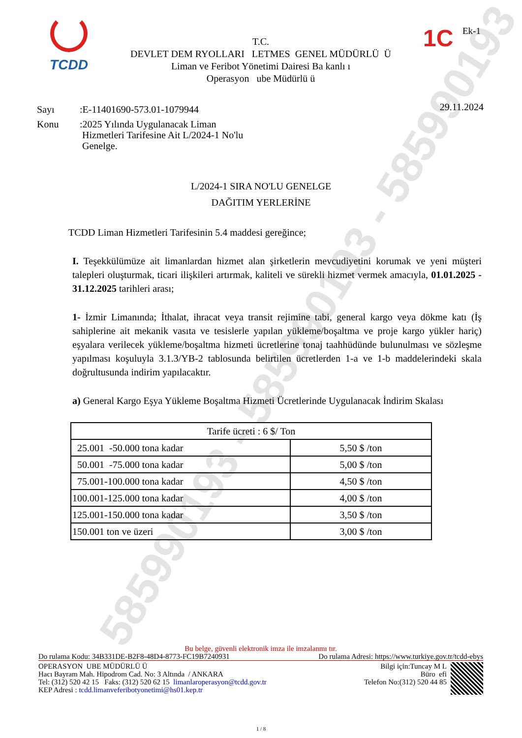585990193 - 585990193 - 585990193
TCDD
T.C.
DEVLET DEM RYOLLARI LETMES GENEL MÜDÜRLÜ Ü
Liman ve Feribot Yönetimi Dairesi Ba kanlı ı
Operasyon ube Müdürlü ü
1C Ek-1
29.11.2024
| Sayı | :E-11401690-573.01-1079944 |
| Konu | :2025 Yılında Uygulanacak Liman Hizmetleri Tarifesine Ait L/2024-1 No'lu Genelge. |
L/2024-1 SIRA NO'LU GENELGE
DAĞITIM YERLERİNE
TCDD Liman Hizmetleri Tarifesinin 5.4 maddesi gereğince;
I. Teşekkülümüze ait limanlardan hizmet alan şirketlerin mevcudiyetini korumak ve yeni müşteri talepleri oluşturmak, ticari ilişkileri artırmak, kaliteli ve sürekli hizmet vermek amacıyla, 01.01.2025 - 31.12.2025 tarihleri arası;
1- İzmir Limanında; İthalat, ihracat veya transit rejimine tabi, general kargo veya dökme katı (İş sahiplerine ait mekanik vasıta ve tesislerle yapılan yükleme/boşaltma ve proje kargo yükler hariç) eşyalara verilecek yükleme/boşaltma hizmeti ücretlerine tonaj taahhüdünde bulunulması ve sözleşme yapılması koşuluyla 3.1.3/YB-2 tablosunda belirtilen ücretlerden 1-a ve 1-b maddelerindeki skala doğrultusunda indirim yapılacaktır.
a) General Kargo Eşya Yükleme Boşaltma Hizmeti Ücretlerinde Uygulanacak İndirim Skalası
| Tarife ücreti : 6 $/ Ton | |
| --- | --- |
| 25.001 -50.000 tona kadar | 5,50 $ /ton |
| 50.001 -75.000 tona kadar | 5,00 $ /ton |
| 75.001-100.000 tona kadar | 4,50 $ /ton |
| 100.001-125.000 tona kadar | 4,00 $ /ton |
| 125.001-150.000 tona kadar | 3,50 $ /ton |
| 150.001 ton ve üzeri | 3,00 $ /ton |
Bu belge, güvenli elektronik imza ile imzalanmı tır.
Do rulama Kodu: 34B331DE-B2F8-48D4-8773-FC19B7240931 Do rulama Adresi: https://www.turkiye.gov.tr/tcdd-ebys
OPERASYON UBE MÜDÜRLÜ Ü
Hacı Bayram Mah. Hipodrom Cad. No: 3 Altında / ANKARA
Tel: (312) 520 42 15 Faks: (312) 520 62 15 limanlaroperasyon@tcdd.gov.tr
KEP Adresi : tcdd.limanveferibotyonetimi@hs01.kep.tr
Bilgi için:Tuncay M L
Büro efi
Telefon No:(312) 520 44 85
1 / 8